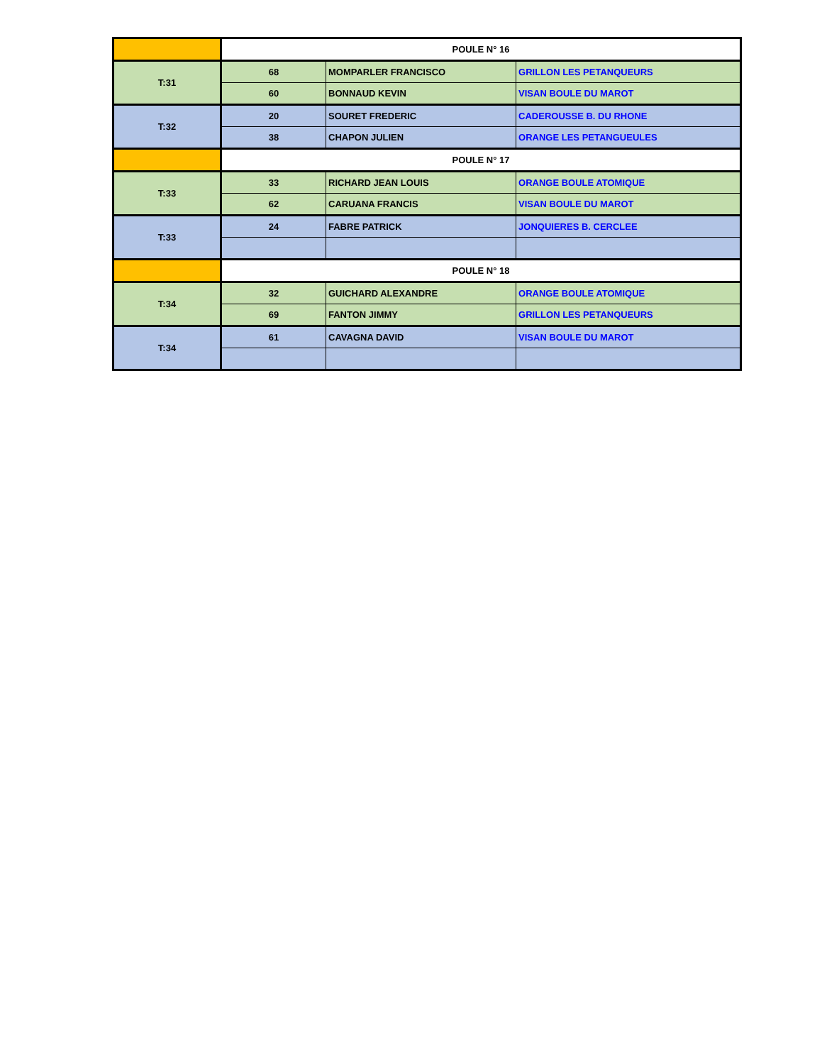| | POULE N° 16 | | |
| T:31 | 68 | MOMPARLER FRANCISCO | GRILLON LES PETANQUEURS |
| | 60 | BONNAUD KEVIN | VISAN BOULE DU MAROT |
| T:32 | 20 | SOURET FREDERIC | CADEROUSSE B. DU RHONE |
| | 38 | CHAPON JULIEN | ORANGE LES PETANGUEULES |
| | POULE N° 17 | | |
| T:33 | 33 | RICHARD JEAN LOUIS | ORANGE BOULE ATOMIQUE |
| | 62 | CARUANA FRANCIS | VISAN BOULE DU MAROT |
| T:33 | 24 | FABRE PATRICK | JONQUIERES B. CERCLEE |
| | POULE N° 18 | | |
| T:34 | 32 | GUICHARD ALEXANDRE | ORANGE BOULE ATOMIQUE |
| | 69 | FANTON JIMMY | GRILLON LES PETANQUEURS |
| T:34 | 61 | CAVAGNA DAVID | VISAN BOULE DU MAROT |